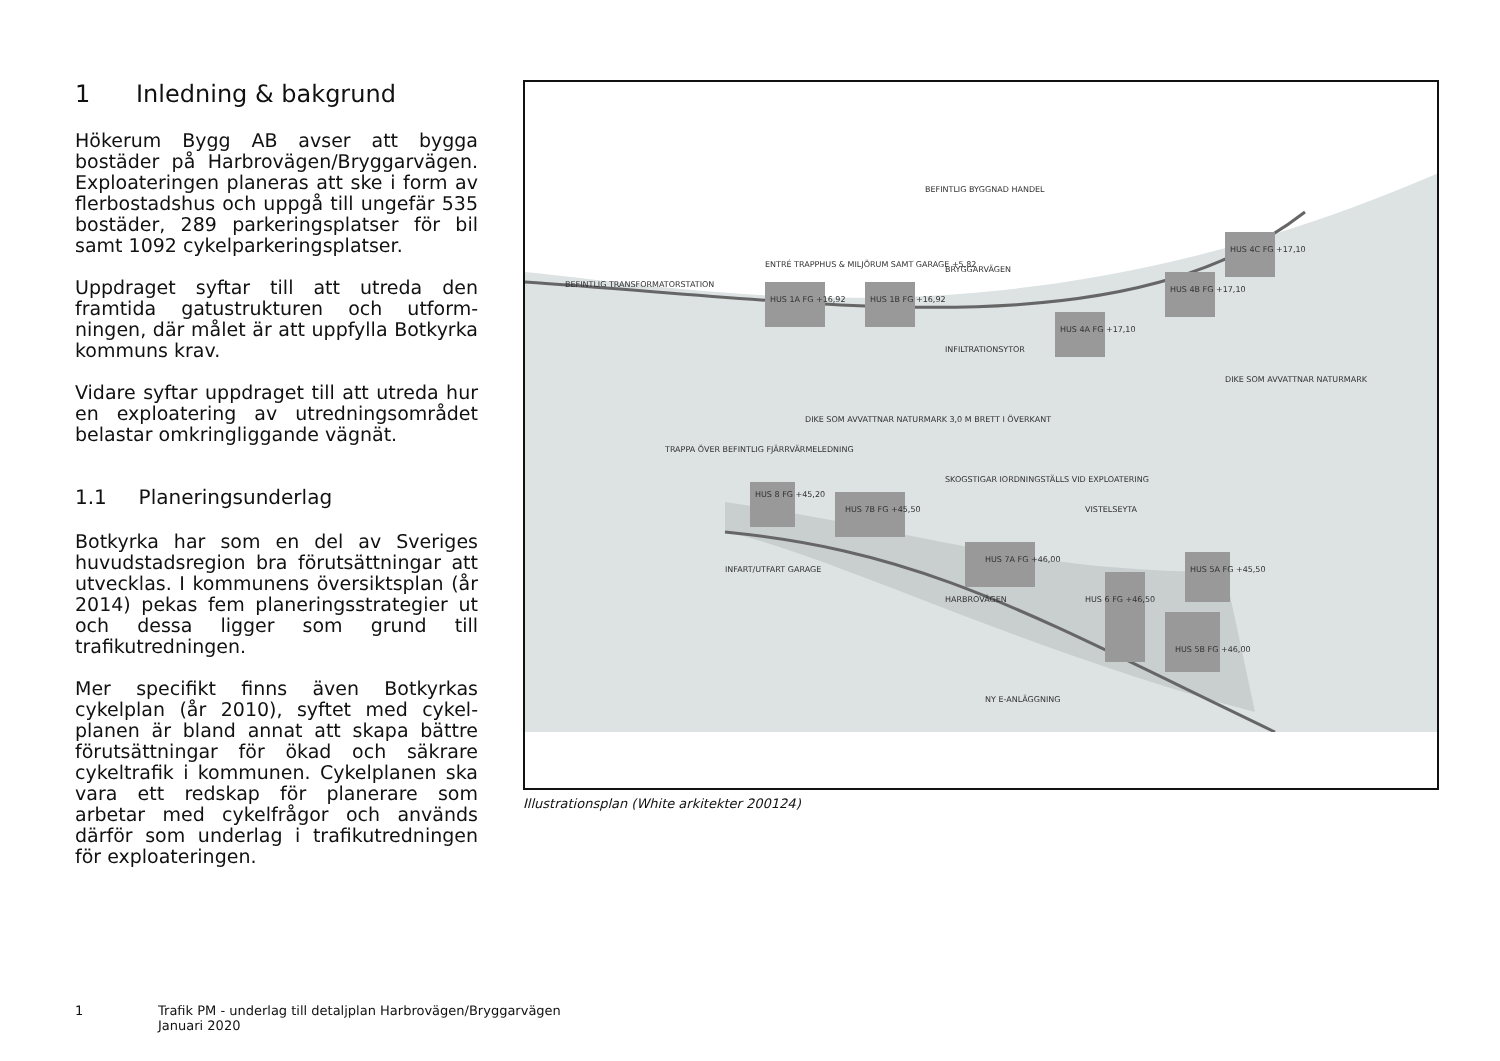1 Inledning & bakgrund
Hökerum Bygg AB avser att bygga bostäder på Harbrovägen/Bryggar­vägen. Exploateringen planeras att ske i form av flerbostadshus och uppgå till ungefär 535 bostäder, 289 parkerings­platser för bil samt 1092 cykelparke­ringsplatser.
Uppdraget syftar till att utreda den framtida gatustrukturen och utform­ningen, där målet är att uppfylla Botkyrka kommuns krav.
Vidare syftar uppdraget till att utreda hur en exploatering av utredningsom­rådet belastar omkringliggande vägnät.
1.1 Planeringsunderlag
Botkyrka har som en del av Sveriges huvudstadsregion bra förutsättningar att utvecklas. I kommunens översikts­plan (år 2014) pekas fem planeringsstra­tegier ut och dessa ligger som grund till trafikutredningen.
Mer specifikt finns även Botkyrkas cykelplan (år 2010), syftet med cykel­planen är bland annat att skapa bättre förutsättningar för ökad och säkrare cykeltrafik i kommunen. Cykelplanen ska vara ett redskap för planerare som arbetar med cykelfrågor och används därför som underlag i trafikutredningen för exploateringen.
BEFINTLIG BYGGNAD HANDEL
ENTRÉ TRAPPHUS & MILJÖRUM SAMT GARAGE +5,82
BEFINTLIG TRANSFORMATORSTATION
BRYGGARVÄGEN
HUS 1A FG +16,92
HUS 1B FG +16,92
HUS 4C FG +17,10
HUS 4B FG +17,10
HUS 4A FG +17,10
INFILTRATIONSYTOR
DIKE SOM AVVATTNAR NATURMARK 3,0 M BRETT I ÖVERKANT
DIKE SOM AVVATTNAR NATURMARK
TRAPPA ÖVER BEFINTLIG FJÄRRVÄRMELEDNING
SKOGSTIGAR IORDNINGSTÄLLS VID EXPLOATERING
VISTELSEYTA
HUS 8 FG +45,20
HUS 7B FG +45,50
HUS 7A FG +46,00
HUS 6 FG +46,50
HUS 5A FG +45,50
HUS 5B FG +46,00
HARBROVÄGEN
INFART/UTFART GARAGE
NY E-ANLÄGGNING
Illustrationsplan (White arkitekter 200124)
1 Trafik PM - underlag till detaljplan Harbrovägen/Bryggarvägen
Januari 2020